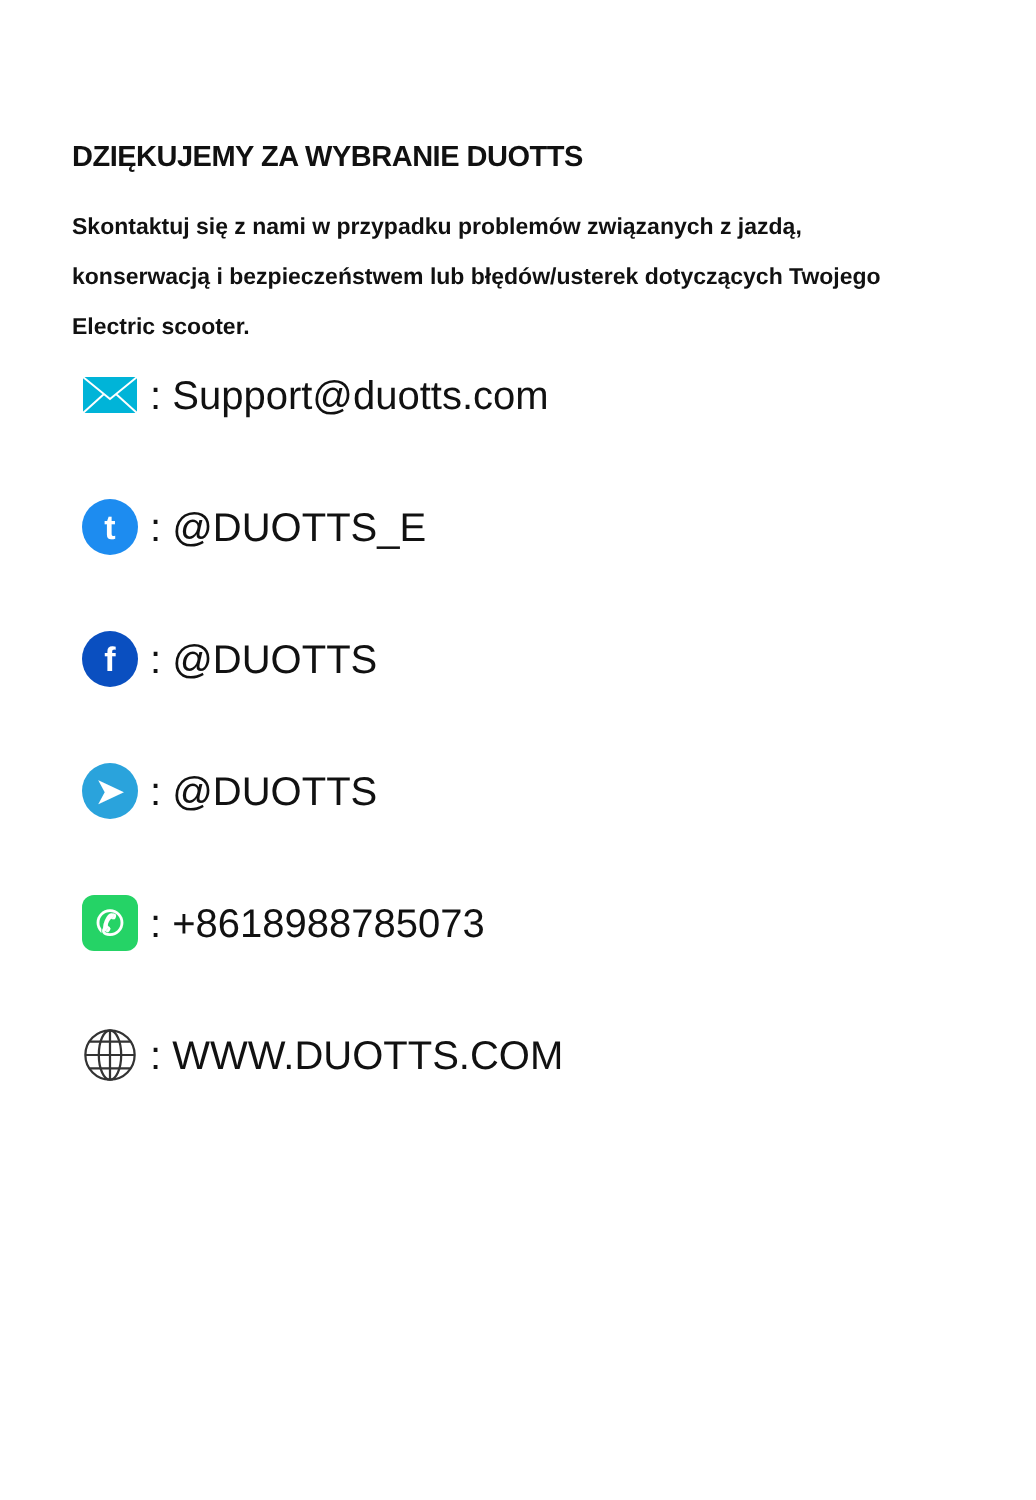DZIĘKUJEMY ZA WYBRANIE DUOTTS
Skontaktuj się z nami w przypadku problemów związanych z jazdą, konserwacją i bezpieczeństwem lub błędów/usterek dotyczących Twojego Electric scooter.
: Support@duotts.com
t
: @DUOTTS_E
f
: @DUOTTS
➤
: @DUOTTS
✆
: +8618988785073
: WWW.DUOTTS.COM